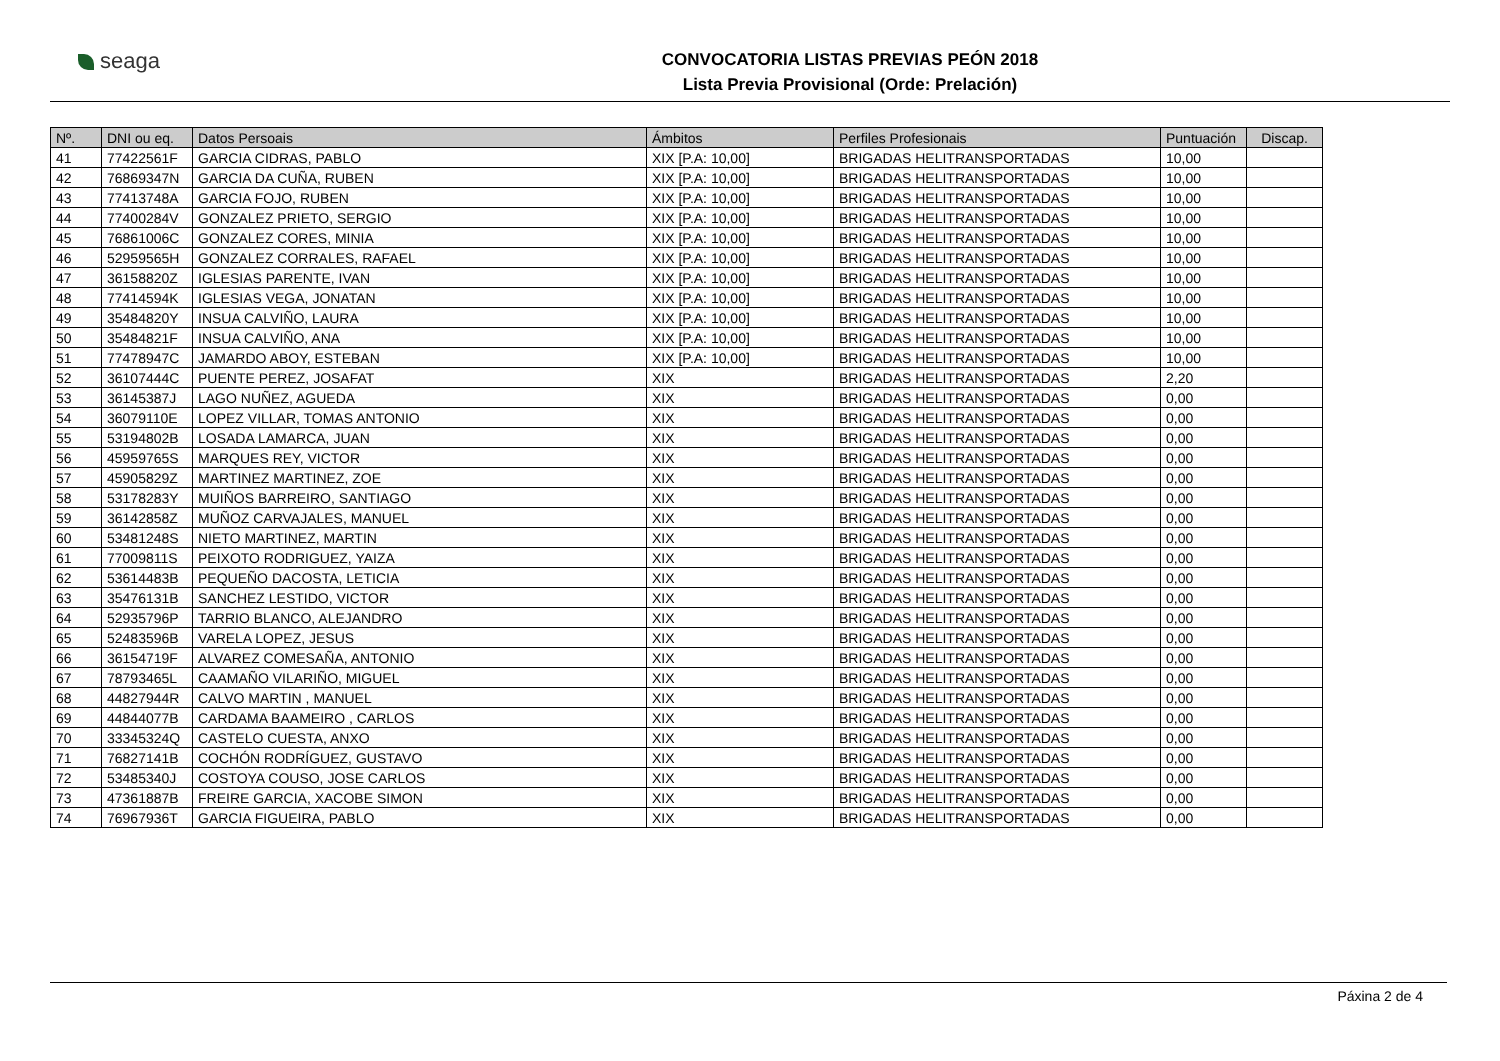seaga
CONVOCATORIA LISTAS PREVIAS PEÓN 2018
Lista Previa Provisional (Orde: Prelación)
| Nº. | DNI ou eq. | Datos Persoais | Ámbitos | Perfiles Profesionais | Puntuación | Discap. |
| --- | --- | --- | --- | --- | --- | --- |
| 41 | 77422561F | GARCIA CIDRAS, PABLO | XIX [P.A: 10,00] | BRIGADAS HELITRANSPORTADAS | 10,00 | |
| 42 | 76869347N | GARCIA DA CUÑA, RUBEN | XIX [P.A: 10,00] | BRIGADAS HELITRANSPORTADAS | 10,00 | |
| 43 | 77413748A | GARCIA FOJO, RUBEN | XIX [P.A: 10,00] | BRIGADAS HELITRANSPORTADAS | 10,00 | |
| 44 | 77400284V | GONZALEZ PRIETO, SERGIO | XIX [P.A: 10,00] | BRIGADAS HELITRANSPORTADAS | 10,00 | |
| 45 | 76861006C | GONZALEZ CORES, MINIA | XIX [P.A: 10,00] | BRIGADAS HELITRANSPORTADAS | 10,00 | |
| 46 | 52959565H | GONZALEZ CORRALES, RAFAEL | XIX [P.A: 10,00] | BRIGADAS HELITRANSPORTADAS | 10,00 | |
| 47 | 36158820Z | IGLESIAS PARENTE, IVAN | XIX [P.A: 10,00] | BRIGADAS HELITRANSPORTADAS | 10,00 | |
| 48 | 77414594K | IGLESIAS VEGA, JONATAN | XIX [P.A: 10,00] | BRIGADAS HELITRANSPORTADAS | 10,00 | |
| 49 | 35484820Y | INSUA CALVIÑO, LAURA | XIX [P.A: 10,00] | BRIGADAS HELITRANSPORTADAS | 10,00 | |
| 50 | 35484821F | INSUA CALVIÑO, ANA | XIX [P.A: 10,00] | BRIGADAS HELITRANSPORTADAS | 10,00 | |
| 51 | 77478947C | JAMARDO ABOY, ESTEBAN | XIX [P.A: 10,00] | BRIGADAS HELITRANSPORTADAS | 10,00 | |
| 52 | 36107444C | PUENTE PEREZ, JOSAFAT | XIX | BRIGADAS HELITRANSPORTADAS | 2,20 | |
| 53 | 36145387J | LAGO NUÑEZ, AGUEDA | XIX | BRIGADAS HELITRANSPORTADAS | 0,00 | |
| 54 | 36079110E | LOPEZ VILLAR, TOMAS ANTONIO | XIX | BRIGADAS HELITRANSPORTADAS | 0,00 | |
| 55 | 53194802B | LOSADA LAMARCA, JUAN | XIX | BRIGADAS HELITRANSPORTADAS | 0,00 | |
| 56 | 45959765S | MARQUES REY, VICTOR | XIX | BRIGADAS HELITRANSPORTADAS | 0,00 | |
| 57 | 45905829Z | MARTINEZ MARTINEZ, ZOE | XIX | BRIGADAS HELITRANSPORTADAS | 0,00 | |
| 58 | 53178283Y | MUIÑOS BARREIRO, SANTIAGO | XIX | BRIGADAS HELITRANSPORTADAS | 0,00 | |
| 59 | 36142858Z | MUÑOZ CARVAJALES, MANUEL | XIX | BRIGADAS HELITRANSPORTADAS | 0,00 | |
| 60 | 53481248S | NIETO MARTINEZ, MARTIN | XIX | BRIGADAS HELITRANSPORTADAS | 0,00 | |
| 61 | 77009811S | PEIXOTO RODRIGUEZ, YAIZA | XIX | BRIGADAS HELITRANSPORTADAS | 0,00 | |
| 62 | 53614483B | PEQUEÑO DACOSTA, LETICIA | XIX | BRIGADAS HELITRANSPORTADAS | 0,00 | |
| 63 | 35476131B | SANCHEZ LESTIDO, VICTOR | XIX | BRIGADAS HELITRANSPORTADAS | 0,00 | |
| 64 | 52935796P | TARRIO BLANCO, ALEJANDRO | XIX | BRIGADAS HELITRANSPORTADAS | 0,00 | |
| 65 | 52483596B | VARELA LOPEZ, JESUS | XIX | BRIGADAS HELITRANSPORTADAS | 0,00 | |
| 66 | 36154719F | ALVAREZ COMESAÑA, ANTONIO | XIX | BRIGADAS HELITRANSPORTADAS | 0,00 | |
| 67 | 78793465L | CAAMAÑO VILARIÑO, MIGUEL | XIX | BRIGADAS HELITRANSPORTADAS | 0,00 | |
| 68 | 44827944R | CALVO MARTIN , MANUEL | XIX | BRIGADAS HELITRANSPORTADAS | 0,00 | |
| 69 | 44844077B | CARDAMA BAAMEIRO , CARLOS | XIX | BRIGADAS HELITRANSPORTADAS | 0,00 | |
| 70 | 33345324Q | CASTELO CUESTA, ANXO | XIX | BRIGADAS HELITRANSPORTADAS | 0,00 | |
| 71 | 76827141B | COCHÓN RODRÍGUEZ, GUSTAVO | XIX | BRIGADAS HELITRANSPORTADAS | 0,00 | |
| 72 | 53485340J | COSTOYA COUSO, JOSE CARLOS | XIX | BRIGADAS HELITRANSPORTADAS | 0,00 | |
| 73 | 47361887B | FREIRE GARCIA, XACOBE SIMON | XIX | BRIGADAS HELITRANSPORTADAS | 0,00 | |
| 74 | 76967936T | GARCIA FIGUEIRA, PABLO | XIX | BRIGADAS HELITRANSPORTADAS | 0,00 | |
Páxina 2 de 4